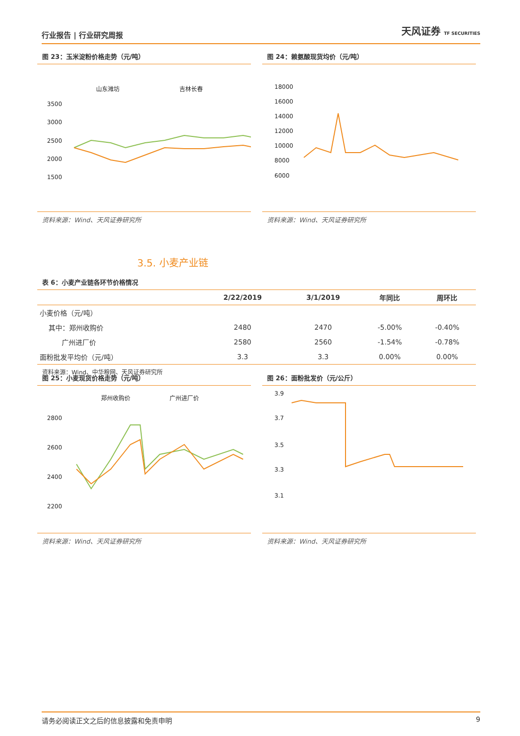行业报告 | 行业研究周报 天风证券 TF SECURITIES
图 23：玉米淀粉价格走势（元/吨）
山东潍坊
吉林长春
3500
3000
2500
2000
1500
资料来源：Wind、天风证券研究所
图 24：赖氨酸现货均价（元/吨）
18000
16000
14000
12000
10000
8000
6000
资料来源：Wind、天风证券研究所
3.5. 小麦产业链
表 6：小麦产业链各环节价格情况
| | 2/22/2019 | 3/1/2019 | 年同比 | 周环比 |
| --- | --- | --- | --- | --- |
| 小麦价格（元/吨） | | | | |
| 其中：郑州收购价 | 2480 | 2470 | -5.00% | -0.40% |
| 广州进厂价 | 2580 | 2560 | -1.54% | -0.78% |
| 面粉批发平均价（元/吨） | 3.3 | 3.3 | 0.00% | 0.00% |
资料来源：Wind、中华粮网、天风证券研究所
图 25：小麦现货价格走势（元/吨）
郑州收购价
广州进厂价
2800
2600
2400
2200
资料来源：Wind、天风证券研究所
图 26：面粉批发价（元/公斤）
3.9
3.7
3.5
3.3
3.1
资料来源：Wind、天风证券研究所
请务必阅读正文之后的信息披露和免责申明 9